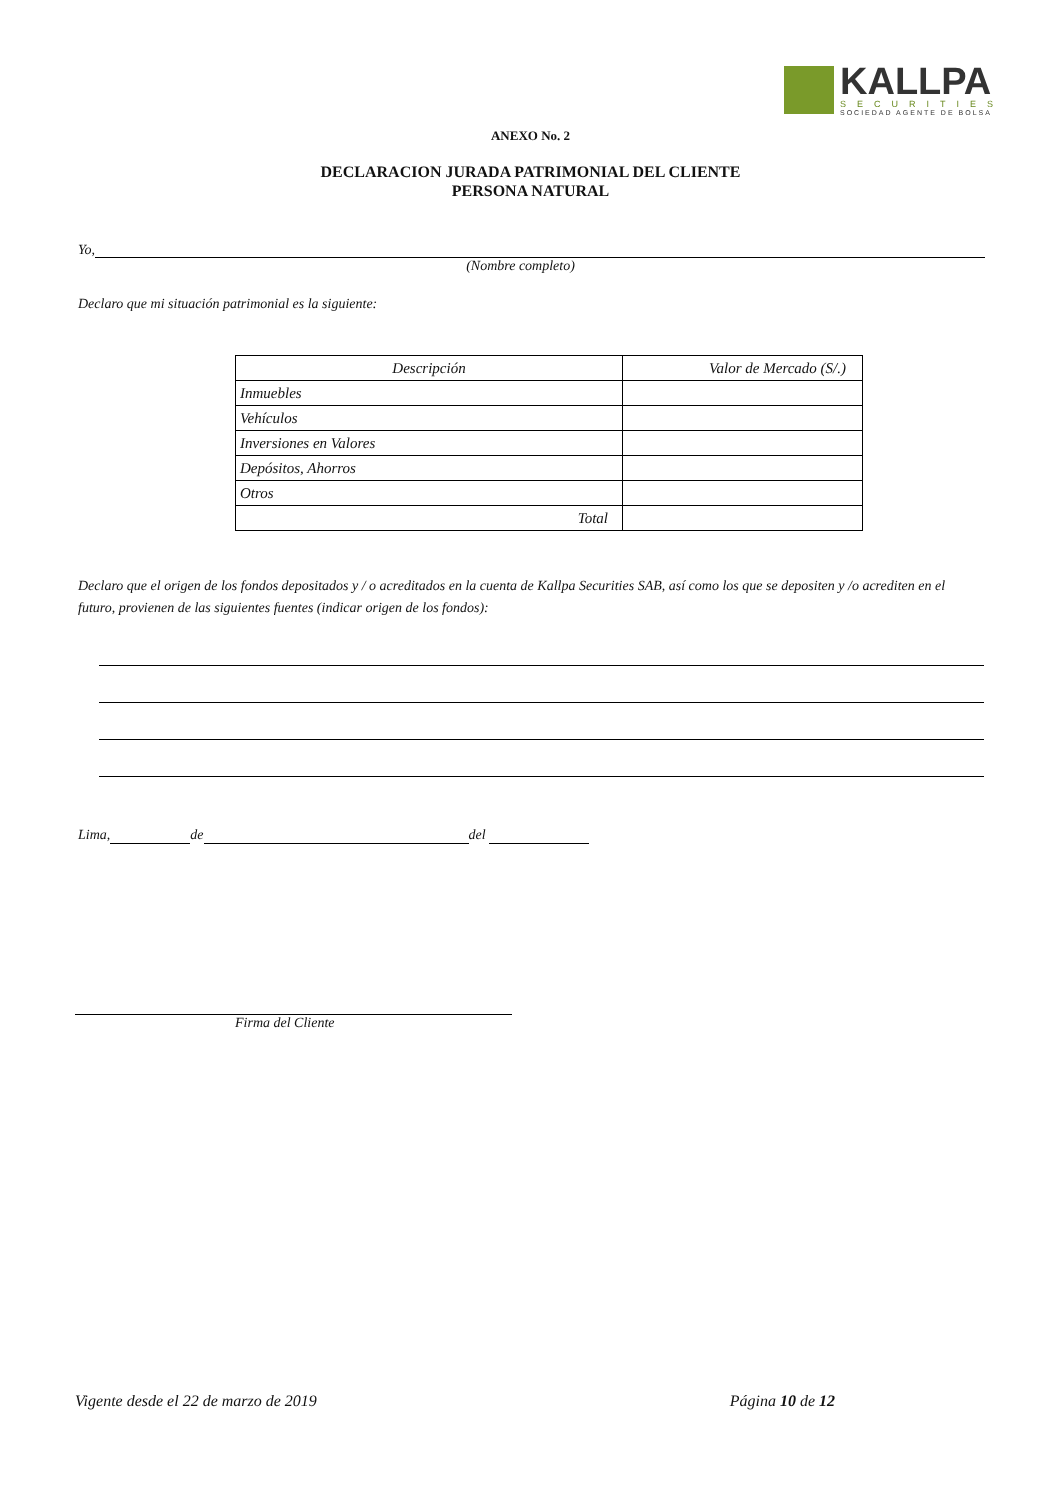KALLPA
SECURITIES
SOCIEDAD AGENTE DE BOLSA
ANEXO No. 2
DECLARACION JURADA PATRIMONIAL DEL CLIENTE
PERSONA NATURAL
Yo,
(Nombre completo)
Declaro que mi situación patrimonial es la siguiente:
| Descripción | Valor de Mercado (S/.) |
| Inmuebles | |
| Vehículos | |
| Inversiones en Valores | |
| Depósitos, Ahorros | |
| Otros | |
| Total | |
Declaro que el origen de los fondos depositados y / o acreditados en la cuenta de Kallpa Securities SAB, así como los que se depositen y /o acrediten en el futuro, provienen de las siguientes fuentes (indicar origen de los fondos):
Lima, de del
Firma del Cliente
Vigente desde el 22 de marzo de 2019 Página 10 de 12